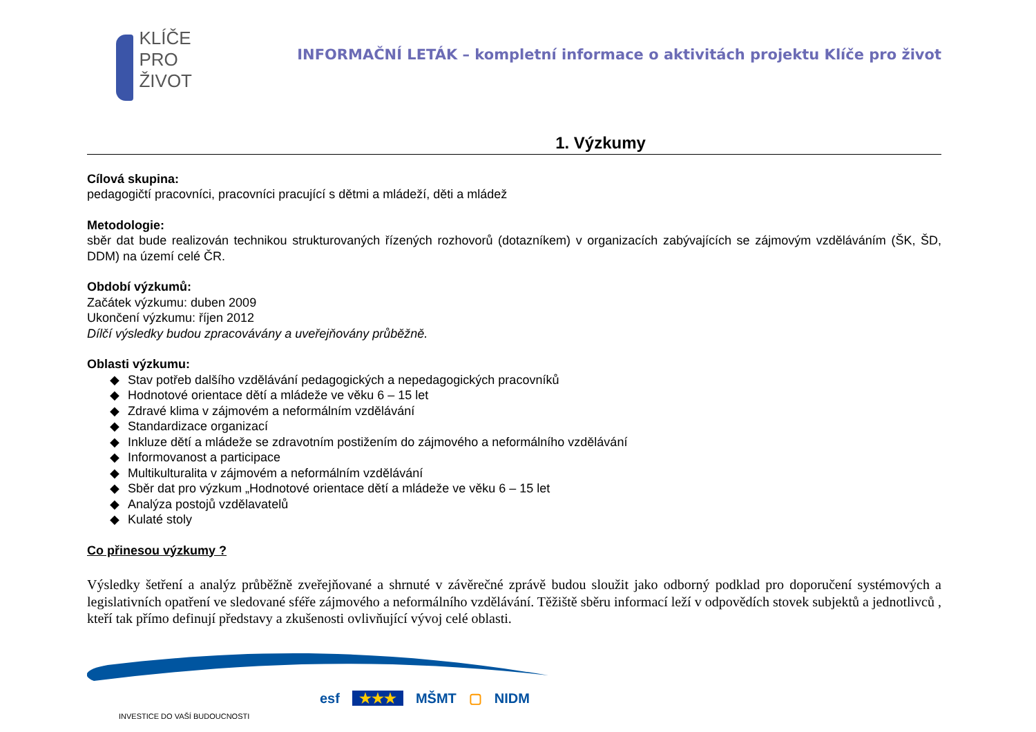KLÍČE
PRO
ŽIVOT
INFORMAČNÍ LETÁK – kompletní informace o aktivitách projektu Klíče pro život
1. Výzkumy
Cílová skupina:
pedagogičtí pracovníci, pracovníci pracující s dětmi a mládeží, děti a mládež
Metodologie:
sběr dat bude realizován technikou strukturovaných řízených rozhovorů (dotazníkem) v organizacích zabývajících se zájmovým vzděláváním (ŠK, ŠD, DDM) na území celé ČR.
Období výzkumů:
Začátek výzkumu: duben 2009
Ukončení výzkumu: říjen 2012
Dílčí výsledky budou zpracovávány a uveřejňovány průběžně.
Oblasti výzkumu:
Stav potřeb dalšího vzdělávání pedagogických a nepedagogických pracovníků
Hodnotové orientace dětí a mládeže ve věku 6 – 15 let
Zdravé klima v zájmovém a neformálním vzdělávání
Standardizace organizací
Inkluze dětí a mládeže se zdravotním postižením do zájmového a neformálního vzdělávání
Informovanost a participace
Multikulturalita v zájmovém a neformálním vzdělávání
Sběr dat pro výzkum „Hodnotové orientace dětí a mládeže ve věku 6 – 15 let
Analýza postojů vzdělavatelů
Kulaté stoly
Co přinesou výzkumy ?
Výsledky šetření a analýz průběžně zveřejňované a shrnuté v závěrečné zprávě budou sloužit jako odborný podklad pro doporučení systémových a legislativních opatření ve sledované sféře zájmového a neformálního vzdělávání. Těžiště sběru informací leží v odpovědích stovek subjektů a jednotlivců , kteří tak přímo definují představy a zkušenosti ovlivňující vývoj celé oblasti.
INVESTICE DO VAŠÍ BUDOUCNOSTI
esf ★★★ MŠMT ▢ NIDM